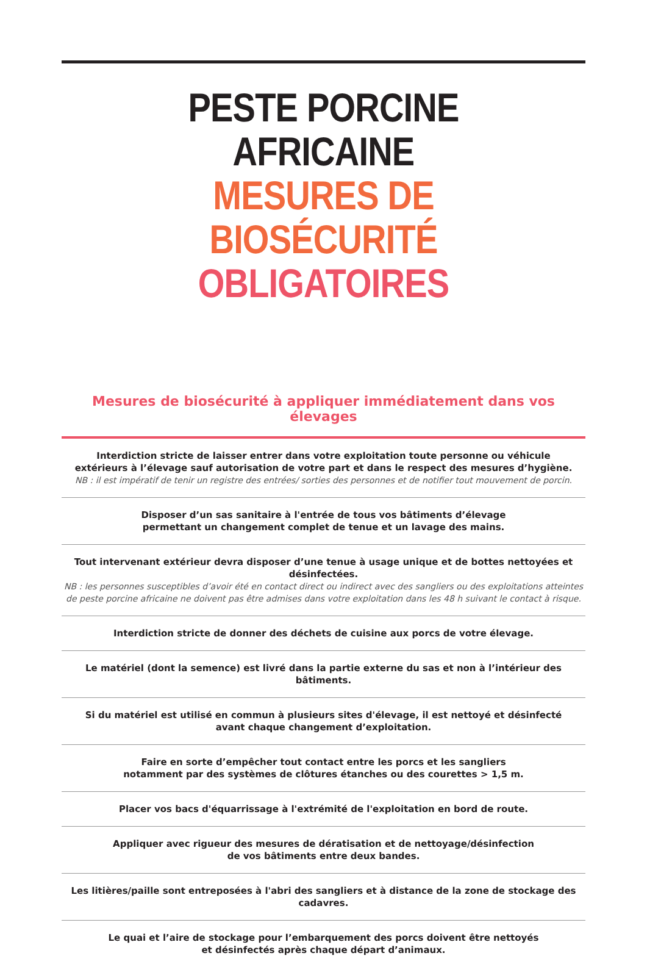PESTE PORCINE AFRICAINE
MESURES DE BIOSÉCURITÉ
OBLIGATOIRES
Mesures de biosécurité à appliquer immédiatement dans vos élevages
Interdiction stricte de laisser entrer dans votre exploitation toute personne ou véhicule
extérieurs à l’élevage sauf autorisation de votre part et dans le respect des mesures d’hygiène.
NB : il est impératif de tenir un registre des entrées/ sorties des personnes et de notifier tout mouvement de porcin.
Disposer d’un sas sanitaire à l'entrée de tous vos bâtiments d’élevage
permettant un changement complet de tenue et un lavage des mains.
Tout intervenant extérieur devra disposer d’une tenue à usage unique et de bottes nettoyées et désinfectées.
NB : les personnes susceptibles d’avoir été en contact direct ou indirect avec des sangliers ou des exploitations atteintes de peste porcine africaine ne doivent pas être admises dans votre exploitation dans les 48 h suivant le contact à risque.
Interdiction stricte de donner des déchets de cuisine aux porcs de votre élevage.
Le matériel (dont la semence) est livré dans la partie externe du sas et non à l’intérieur des bâtiments.
Si du matériel est utilisé en commun à plusieurs sites d'élevage, il est nettoyé et désinfecté
avant chaque changement d’exploitation.
Faire en sorte d’empêcher tout contact entre les porcs et les sangliers
notamment par des systèmes de clôtures étanches ou des courettes > 1,5 m.
Placer vos bacs d'équarrissage à l'extrémité de l'exploitation en bord de route.
Appliquer avec rigueur des mesures de dératisation et de nettoyage/désinfection
de vos bâtiments entre deux bandes.
Les litières/paille sont entreposées à l'abri des sangliers et à distance de la zone de stockage des cadavres.
Le quai et l’aire de stockage pour l’embarquement des porcs doivent être nettoyés
et désinfectés après chaque départ d’animaux.